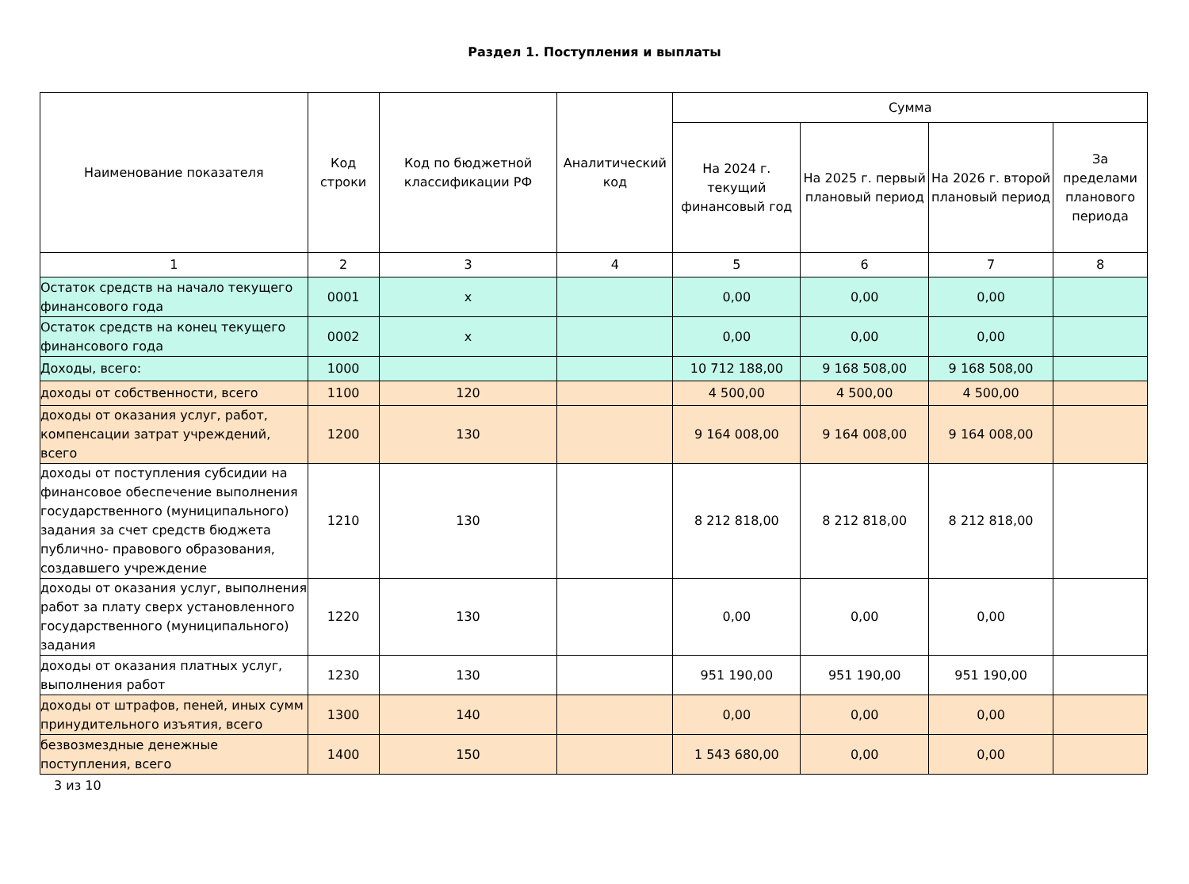Раздел 1. Поступления и выплаты
| Наименование показателя | Код строки | Код по бюджетной классификации РФ | Аналитический код | Сумма | | | |
| --- | --- | --- | --- | --- | --- | --- | --- |
| | | | | На 2024 г. текущий финансовый год | На 2025 г. первый плановый период | На 2026 г. второй плановый период | За пределами планового периода |
| 1 | 2 | 3 | 4 | 5 | 6 | 7 | 8 |
| Остаток средств на начало текущего финансового года | 0001 | x | | 0,00 | 0,00 | 0,00 | |
| Остаток средств на конец текущего финансового года | 0002 | x | | 0,00 | 0,00 | 0,00 | |
| Доходы, всего: | 1000 | | | 10 712 188,00 | 9 168 508,00 | 9 168 508,00 | |
| доходы от собственности, всего | 1100 | 120 | | 4 500,00 | 4 500,00 | 4 500,00 | |
| доходы от оказания услуг, работ, компенсации затрат учреждений, всего | 1200 | 130 | | 9 164 008,00 | 9 164 008,00 | 9 164 008,00 | |
| доходы от поступления субсидии на финансовое обеспечение выполнения государственного (муниципального) задания за счет средств бюджета публично- правового образования, создавшего учреждение | 1210 | 130 | | 8 212 818,00 | 8 212 818,00 | 8 212 818,00 | |
| доходы от оказания услуг, выполнения работ за плату сверх установленного государственного (муниципального) задания | 1220 | 130 | | 0,00 | 0,00 | 0,00 | |
| доходы от оказания платных услуг, выполнения работ | 1230 | 130 | | 951 190,00 | 951 190,00 | 951 190,00 | |
| доходы от штрафов, пеней, иных сумм принудительного изъятия, всего | 1300 | 140 | | 0,00 | 0,00 | 0,00 | |
| безвозмездные денежные поступления, всего | 1400 | 150 | | 1 543 680,00 | 0,00 | 0,00 | |
3 из 10